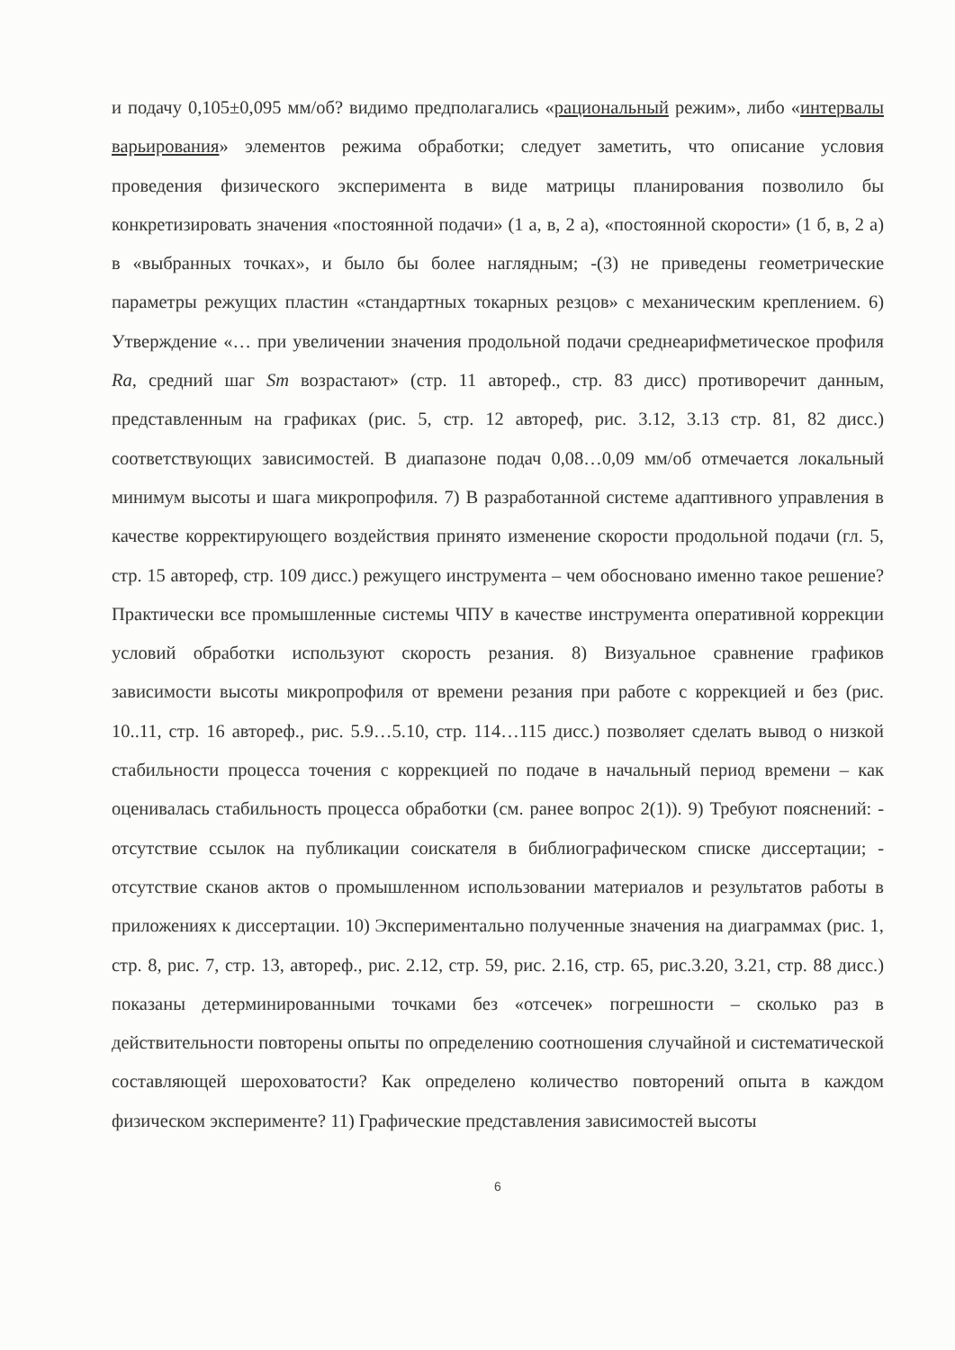и подачу 0,105±0,095 мм/об? видимо предполагались «рациональный режим», либо «интервалы варьирования» элементов режима обработки; следует заметить, что описание условия проведения физического эксперимента в виде матрицы планирования позволило бы конкретизировать значения «постоянной подачи» (1 а, в, 2 а), «постоянной скорости» (1 б, в, 2 а) в «выбранных точках», и было бы более наглядным; -(3) не приведены геометрические параметры режущих пластин «стандартных токарных резцов» с механическим креплением. 6) Утверждение «… при увеличении значения продольной подачи среднеарифметическое профиля Ra, средний шаг Sm возрастают» (стр. 11 автореф., стр. 83 дисс) противоречит данным, представленным на графиках (рис. 5, стр. 12 автореф, рис. 3.12, 3.13 стр. 81, 82 дисс.) соответствующих зависимостей. В диапазоне подач 0,08…0,09 мм/об отмечается локальный минимум высоты и шага микропрофиля. 7) В разработанной системе адаптивного управления в качестве корректирующего воздействия принято изменение скорости продольной подачи (гл. 5, стр. 15 автореф, стр. 109 дисс.) режущего инструмента – чем обосновано именно такое решение? Практически все промышленные системы ЧПУ в качестве инструмента оперативной коррекции условий обработки используют скорость резания. 8) Визуальное сравнение графиков зависимости высоты микропрофиля от времени резания при работе с коррекцией и без (рис. 10..11, стр. 16 автореф., рис. 5.9…5.10, стр. 114…115 дисс.) позволяет сделать вывод о низкой стабильности процесса точения с коррекцией по подаче в начальный период времени – как оценивалась стабильность процесса обработки (см. ранее вопрос 2(1)). 9) Требуют пояснений: - отсутствие ссылок на публикации соискателя в библиографическом списке диссертации; - отсутствие сканов актов о промышленном использовании материалов и результатов работы в приложениях к диссертации. 10) Экспериментально полученные значения на диаграммах (рис. 1, стр. 8, рис. 7, стр. 13, автореф., рис. 2.12, стр. 59, рис. 2.16, стр. 65, рис.3.20, 3.21, стр. 88 дисс.) показаны детерминированными точками без «отсечек» погрешности – сколько раз в действительности повторены опыты по определению соотношения случайной и систематической составляющей шероховатости? Как определено количество повторений опыта в каждом физическом эксперименте? 11) Графические представления зависимостей высоты
6